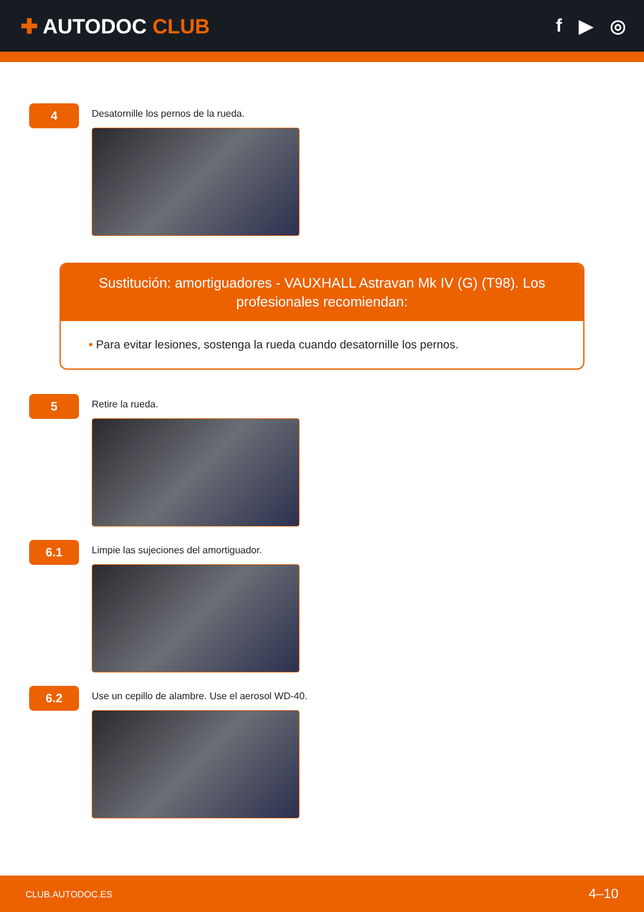✚ AUTODOC CLUB f ▶ ◎
4
Desatornille los pernos de la rueda.
Sustitución: amortiguadores - VAUXHALL Astravan Mk IV (G) (T98). Los profesionales recomiendan:
• Para evitar lesiones, sostenga la rueda cuando desatornille los pernos.
5
Retire la rueda.
6.1
Limpie las sujeciones del amortiguador.
6.2
Use un cepillo de alambre. Use el aerosol WD-40.
CLUB.AUTODOC.ES 4–10